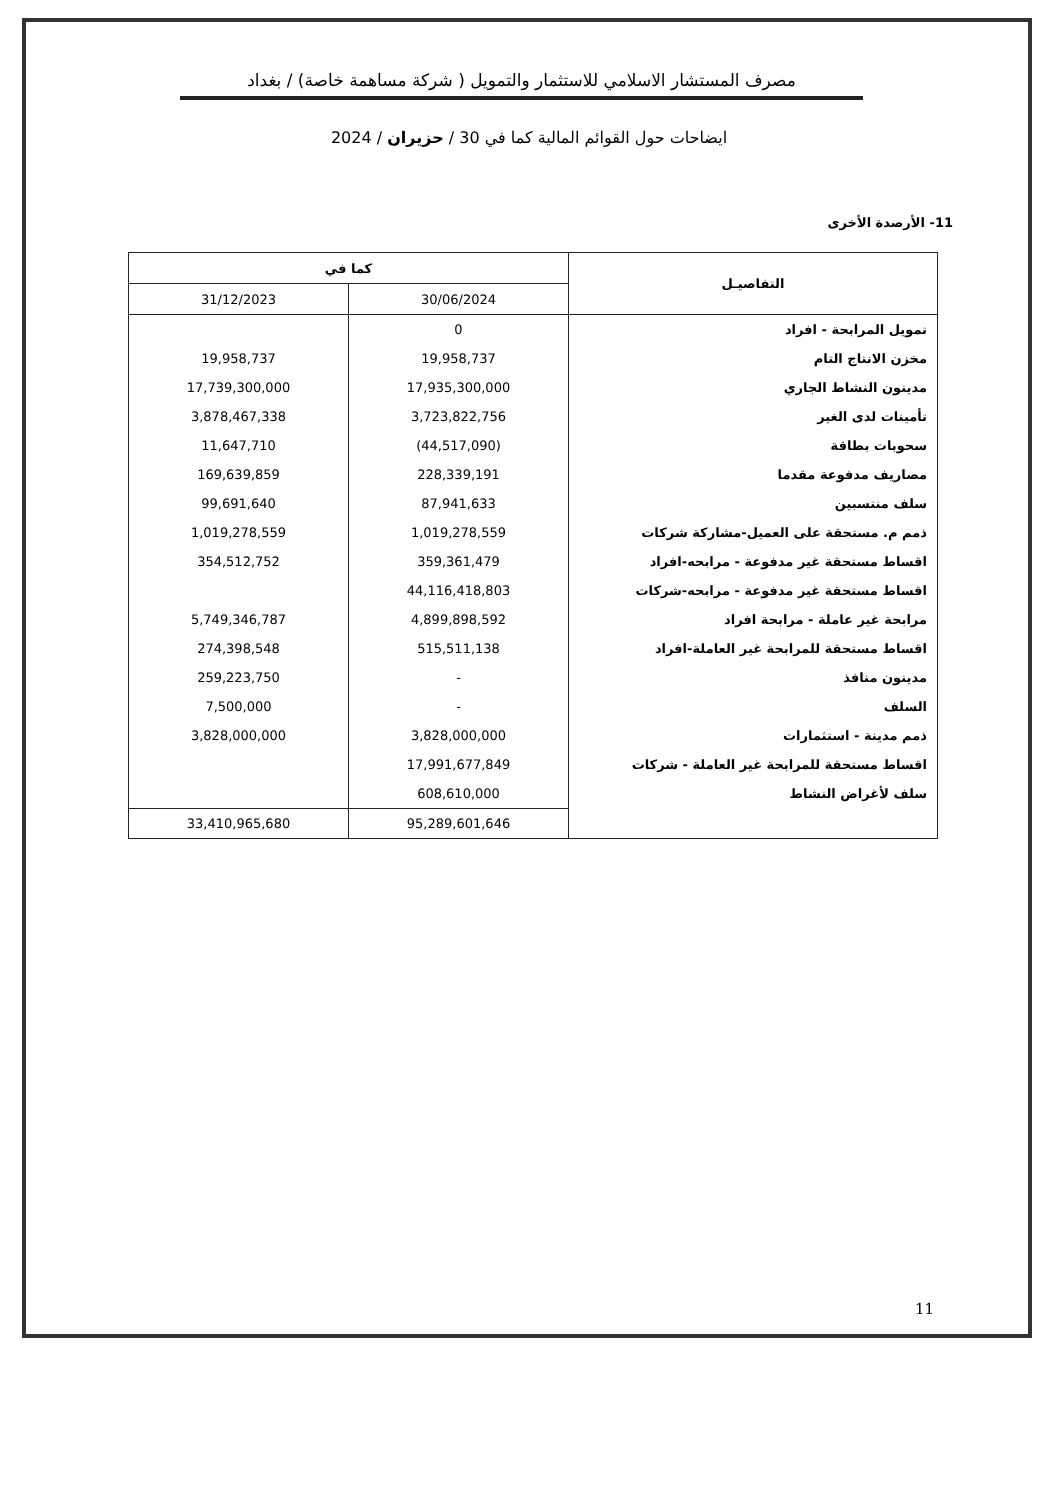مصرف المستشار الاسلامي للاستثمار والتمويل ( شركة مساهمة خاصة) / بغداد
ايضاحات حول القوائم المالية كما في 30 / حزيران / 2024
11- الأرصدة الأخرى
| التفاصيـل | كما في | |
| --- | --- | --- |
| | 30/06/2024 | 31/12/2023 |
| تمويل المرابحة - افراد | 0 | |
| مخزن الانتاج التام | 19,958,737 | 19,958,737 |
| مدينون النشاط الجاري | 17,935,300,000 | 17,739,300,000 |
| تأمينات لدى الغير | 3,723,822,756 | 3,878,467,338 |
| سحوبات بطاقة | (44,517,090) | 11,647,710 |
| مصاريف مدفوعة مقدما | 228,339,191 | 169,639,859 |
| سلف منتسبين | 87,941,633 | 99,691,640 |
| ذمم م. مستحقة على العميل-مشاركة شركات | 1,019,278,559 | 1,019,278,559 |
| اقساط مستحقة غير مدفوعة - مرابحه-افراد | 359,361,479 | 354,512,752 |
| اقساط مستحقة غير مدفوعة - مرابحه-شركات | 44,116,418,803 | |
| مرابحة غير عاملة - مرابحة افراد | 4,899,898,592 | 5,749,346,787 |
| اقساط مستحقة للمرابحة غير العاملة-افراد | 515,511,138 | 274,398,548 |
| مدينون منافذ | - | 259,223,750 |
| السلف | - | 7,500,000 |
| ذمم مدينة - استثمارات | 3,828,000,000 | 3,828,000,000 |
| اقساط مستحقة للمرابحة غير العاملة - شركات | 17,991,677,849 | |
| سلف لأغراض النشاط | 608,610,000 | |
| | 95,289,601,646 | 33,410,965,680 |
11